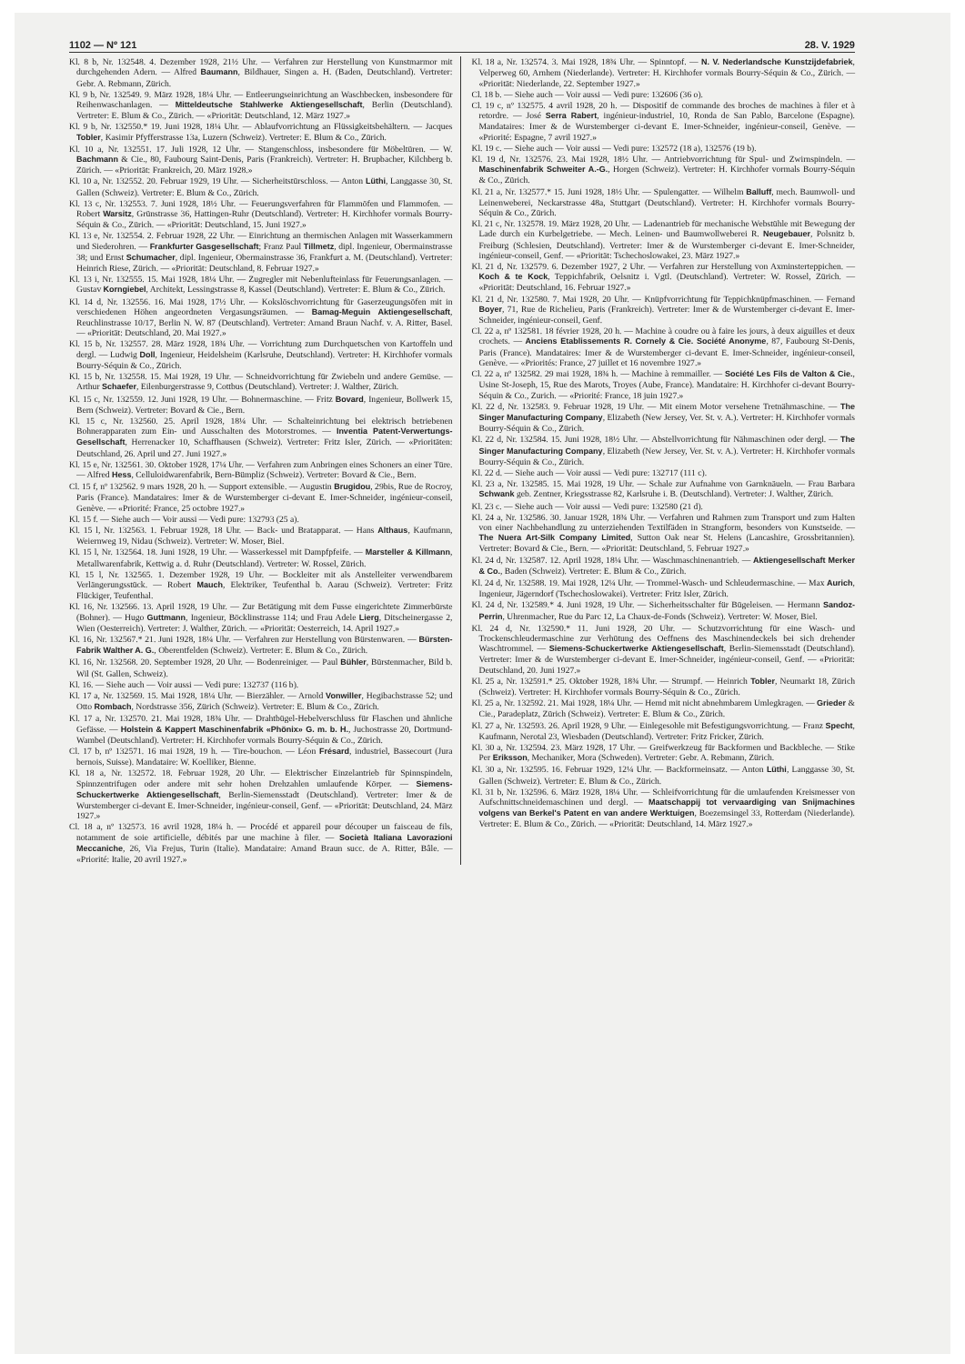1102 — Nº 121 28. V. 1929
Kl. 8 b, Nr. 132548. 4. Dezember 1928, 21½ Uhr. — Verfahren zur Herstellung von Kunstmarmor mit durchgehenden Adern. — Alfred Baumann, Bildhauer, Singen a. H. (Baden, Deutschland). Vertreter: Gebr. A. Rebmann, Zürich.
Kl. 9 b, Nr. 132549. 9. März 1928, 18¼ Uhr. — Entleerungseinrichtung an Waschbecken, insbesondere für Reihenwaschanlagen. — Mitteldeutsche Stahlwerke Aktiengesellschaft, Berlin (Deutschland). Vertreter: E. Blum & Co., Zürich. — «Priorität: Deutschland, 12. März 1927.»
Kl. 9 b, Nr. 132550.* 19. Juni 1928, 18¼ Uhr. — Ablaufvorrichtung an Flüssigkeitsbehältern. — Jacques Tobler, Kasimir Pfyfferstrasse 13a, Luzern (Schweiz). Vertreter: E. Blum & Co., Zürich.
Kl. 10 a, Nr. 132551. 17. Juli 1928, 12 Uhr. — Stangenschloss, insbesondere für Möbeltüren. — W. Bachmann & Cie., 80, Faubourg Saint-Denis, Paris (Frankreich). Vertreter: H. Brupbacher, Kilchberg b. Zürich. — «Priorität: Frankreich, 20. März 1928.»
Kl. 10 a, Nr. 132552. 20. Februar 1929, 19 Uhr. — Sicherheitstürschloss. — Anton Lüthi, Langgasse 30, St. Gallen (Schweiz). Vertreter: E. Blum & Co., Zürich.
Kl. 13 c, Nr. 132553. 7. Juni 1928, 18½ Uhr. — Feuerungsverfahren für Flammöfen und Flammofen. — Robert Warsitz, Grünstrasse 36, Hattingen-Ruhr (Deutschland). Vertreter: H. Kirchhofer vormals Bourry-Séquin & Co., Zürich. — «Priorität: Deutschland, 15. Juni 1927.»
Kl. 13 e, Nr. 132554. 2. Februar 1928, 22 Uhr. — Einrichtung an thermischen Anlagen mit Wasserkammern und Siederohren. — Frankfurter Gasgesellschaft; Franz Paul Tillmetz, dipl. Ingenieur, Obermainstrasse 38; und Ernst Schumacher, dipl. Ingenieur, Obermainstrasse 36, Frankfurt a. M. (Deutschland). Vertreter: Heinrich Riese, Zürich. — «Priorität: Deutschland, 8. Februar 1927.»
Kl. 13 i, Nr. 132555. 15. Mai 1928, 18¼ Uhr. — Zugregler mit Nebenlufteinlass für Feuerungsanlagen. — Gustav Korngiebel, Architekt, Lessingstrasse 8, Kassel (Deutschland). Vertreter: E. Blum & Co., Zürich.
Kl. 14 d, Nr. 132556. 16. Mai 1928, 17½ Uhr. — Kokslöschvorrichtung für Gaserzeugungsöfen mit in verschiedenen Höhen angeordneten Vergasungsräumen. — Bamag-Meguin Aktiengesellschaft, Reuchlinstrasse 10/17, Berlin N. W. 87 (Deutschland). Vertreter: Amand Braun Nachf. v. A. Ritter, Basel. — «Priorität: Deutschland, 20. Mai 1927.»
Kl. 15 b, Nr. 132557. 28. März 1928, 18¾ Uhr. — Vorrichtung zum Durchquetschen von Kartoffeln und dergl. — Ludwig Doll, Ingenieur, Heidelsheim (Karlsruhe, Deutschland). Vertreter: H. Kirchhofer vormals Bourry-Séquin & Co., Zürich.
Kl. 15 b, Nr. 132558. 15. Mai 1928, 19 Uhr. — Schneidvorrichtung für Zwiebeln und andere Gemüse. — Arthur Schaefer, Eilenburgerstrasse 9, Cottbus (Deutschland). Vertreter: J. Walther, Zürich.
Kl. 15 c, Nr. 132559. 12. Juni 1928, 19 Uhr. — Bohnermaschine. — Fritz Bovard, Ingenieur, Bollwerk 15, Bern (Schweiz). Vertreter: Bovard & Cie., Bern.
Kl. 15 c, Nr. 132560. 25. April 1928, 18¼ Uhr. — Schalteinrichtung bei elektrisch betriebenen Bohnerapparaten zum Ein- und Ausschalten des Motorstromes. — Inventia Patent-Verwertungs-Gesellschaft, Herrenacker 10, Schaffhausen (Schweiz). Vertreter: Fritz Isler, Zürich. — «Prioritäten: Deutschland, 26. April und 27. Juni 1927.»
Kl. 15 e, Nr. 132561. 30. Oktober 1928, 17¼ Uhr. — Verfahren zum Anbringen eines Schoners an einer Türe. — Alfred Hess, Celluloidwarenfabrik, Bern-Bümpliz (Schweiz). Vertreter: Bovard & Cie., Bern.
Cl. 15 f, nº 132562. 9 mars 1928, 20 h. — Support extensible. — Augustin Brugidou, 29bis, Rue de Rocroy, Paris (France). Mandataires: Imer & de Wurstemberger ci-devant E. Imer-Schneider, ingénieur-conseil, Genève. — «Priorité: France, 25 octobre 1927.»
Kl. 15 f. — Siehe auch — Voir aussi — Vedi pure: 132793 (25 a).
Kl. 15 l, Nr. 132563. 1. Februar 1928, 18 Uhr. — Back- und Bratapparat. — Hans Althaus, Kaufmann, Weiernweg 19, Nidau (Schweiz). Vertreter: W. Moser, Biel.
Kl. 15 l, Nr. 132564. 18. Juni 1928, 19 Uhr. — Wasserkessel mit Dampfpfeife. — Marsteller & Killmann, Metallwarenfabrik, Kettwig a. d. Ruhr (Deutschland). Vertreter: W. Rossel, Zürich.
Kl. 15 l, Nr. 132565. 1. Dezember 1928, 19 Uhr. — Bockleiter mit als Anstelleiter verwendbarem Verlängerungsstück. — Robert Mauch, Elektriker, Teufenthal b. Aarau (Schweiz). Vertreter: Fritz Flückiger, Teufenthal.
Kl. 16, Nr. 132566. 13. April 1928, 19 Uhr. — Zur Betätigung mit dem Fusse eingerichtete Zimmerbürste (Bohner). — Hugo Guttmann, Ingenieur, Böcklinstrasse 114; und Frau Adele Lierg, Ditscheinergasse 2, Wien (Oesterreich). Vertreter: J. Walther, Zürich. — «Priorität: Oesterreich, 14. April 1927.»
Kl. 16, Nr. 132567.* 21. Juni 1928, 18¼ Uhr. — Verfahren zur Herstellung von Bürstenwaren. — Bürsten-Fabrik Walther A. G., Oberentfelden (Schweiz). Vertreter: E. Blum & Co., Zürich.
Kl. 16, Nr. 132568. 20. September 1928, 20 Uhr. — Bodenreiniger. — Paul Bühler, Bürstenmacher, Bild b. Wil (St. Gallen, Schweiz).
Kl. 16. — Siehe auch — Voir aussi — Vedi pure: 132737 (116 b).
Kl. 17 a, Nr. 132569. 15. Mai 1928, 18¼ Uhr. — Bierzähler. — Arnold Vonwiller, Hegibachstrasse 52; und Otto Rombach, Nordstrasse 356, Zürich (Schweiz). Vertreter: E. Blum & Co., Zürich.
Kl. 17 a, Nr. 132570. 21. Mai 1928, 18¾ Uhr. — Drahtbügel-Hebelverschluss für Flaschen und ähnliche Gefässe. — Holstein & Kappert Maschinenfabrik «Phönix» G. m. b. H., Juchostrasse 20, Dortmund-Wambel (Deutschland). Vertreter: H. Kirchhofer vormals Bourry-Séquin & Co., Zürich.
Cl. 17 b, nº 132571. 16 mai 1928, 19 h. — Tire-bouchon. — Léon Frésard, industriel, Bassecourt (Jura bernois, Suisse). Mandataire: W. Koelliker, Bienne.
Kl. 18 a, Nr. 132572. 18. Februar 1928, 20 Uhr. — Elektrischer Einzelantrieb für Spinnspindeln, Spinnzentrifugen oder andere mit sehr hohen Drehzahlen umlaufende Körper. — Siemens-Schuckertwerke Aktiengesellschaft, Berlin-Siemensstadt (Deutschland). Vertreter: Imer & de Wurstemberger ci-devant E. Imer-Schneider, ingénieur-conseil, Genf. — «Priorität: Deutschland, 24. März 1927.»
Cl. 18 a, nº 132573. 16 avril 1928, 18¼ h. — Procédé et appareil pour découper un faisceau de fils, notamment de soie artificielle, débités par une machine à filer. — Società Italiana Lavorazioni Meccaniche, 26, Via Frejus, Turin (Italie). Mandataire: Amand Braun succ. de A. Ritter, Bâle. — «Priorité: Italie, 20 avril 1927.»
Kl. 18 a, Nr. 132574. 3. Mai 1928, 18¾ Uhr. — Spinntopf. — N. V. Nederlandsche Kunstzijdefabriek, Velperweg 60, Arnhem (Niederlande). Vertreter: H. Kirchhofer vormals Bourry-Séquin & Co., Zürich. — «Priorität: Niederlande, 22. September 1927.»
Cl. 18 b. — Siehe auch — Voir aussi — Vedi pure: 132606 (36 o).
Cl. 19 c, nº 132575. 4 avril 1928, 20 h. — Dispositif de commande des broches de machines à filer et à retordre. — José Serra Rabert, ingénieur-industriel, 10, Ronda de San Pablo, Barcelone (Espagne). Mandataires: Imer & de Wurstemberger ci-devant E. Imer-Schneider, ingénieur-conseil, Genève. — «Priorité: Espagne, 7 avril 1927.»
Kl. 19 c. — Siehe auch — Voir aussi — Vedi pure: 132572 (18 a), 132576 (19 b).
Kl. 19 d, Nr. 132576. 23. Mai 1928, 18½ Uhr. — Antriebvorrichtung für Spul- und Zwirnspindeln. — Maschinenfabrik Schweiter A.-G., Horgen (Schweiz). Vertreter: H. Kirchhofer vormals Bourry-Séquin & Co., Zürich.
Kl. 21 a, Nr. 132577.* 15. Juni 1928, 18½ Uhr. — Spulengatter. — Wilhelm Balluff, mech. Baumwoll- und Leinenweberei, Neckarstrasse 48a, Stuttgart (Deutschland). Vertreter: H. Kirchhofer vormals Bourry-Séquin & Co., Zürich.
Kl. 21 c, Nr. 132578. 19. März 1928, 20 Uhr. — Ladenantrieb für mechanische Webstühle mit Bewegung der Lade durch ein Kurbelgetriebe. — Mech. Leinen- und Baumwollweberei R. Neugebauer, Polsnitz b. Freiburg (Schlesien, Deutschland). Vertreter: Imer & de Wurstemberger ci-devant E. Imer-Schneider, ingénieur-conseil, Genf. — «Priorität: Tschechoslowakei, 23. März 1927.»
Kl. 21 d, Nr. 132579. 6. Dezember 1927, 2 Uhr. — Verfahren zur Herstellung von Axminsterteppichen. — Koch & te Kock, Teppichfabrik, Oelsnitz i. Vgtl. (Deutschland). Vertreter: W. Rossel, Zürich. — «Priorität: Deutschland, 16. Februar 1927.»
Kl. 21 d, Nr. 132580. 7. Mai 1928, 20 Uhr. — Knüpfvorrichtung für Teppichknüpfmaschinen. — Fernand Boyer, 71, Rue de Richelieu, Paris (Frankreich). Vertreter: Imer & de Wurstemberger ci-devant E. Imer-Schneider, ingénieur-conseil, Genf.
Cl. 22 a, nº 132581. 18 février 1928, 20 h. — Machine à coudre ou à faire les jours, à deux aiguilles et deux crochets. — Anciens Etablissements R. Cornely & Cie. Société Anonyme, 87, Faubourg St-Denis, Paris (France). Mandataires: Imer & de Wurstemberger ci-devant E. Imer-Schneider, ingénieur-conseil, Genève. — «Priorités: France, 27 juillet et 16 novembre 1927.»
Cl. 22 a, nº 132582. 29 mai 1928, 18¾ h. — Machine à remmailler. — Société Les Fils de Valton & Cie., Usine St-Joseph, 15, Rue des Marots, Troyes (Aube, France). Mandataire: H. Kirchhofer ci-devant Bourry-Séquin & Co., Zurich. — «Priorité: France, 18 juin 1927.»
Kl. 22 d, Nr. 132583. 9. Februar 1928, 19 Uhr. — Mit einem Motor versehene Tretnähmaschine. — The Singer Manufacturing Company, Elizabeth (New Jersey, Ver. St. v. A.). Vertreter: H. Kirchhofer vormals Bourry-Séquin & Co., Zürich.
Kl. 22 d, Nr. 132584. 15. Juni 1928, 18½ Uhr. — Abstellvorrichtung für Nähmaschinen oder dergl. — The Singer Manufacturing Company, Elizabeth (New Jersey, Ver. St. v. A.). Vertreter: H. Kirchhofer vormals Bourry-Séquin & Co., Zürich.
Kl. 22 d. — Siehe auch — Voir aussi — Vedi pure: 132717 (111 c).
Kl. 23 a, Nr. 132585. 15. Mai 1928, 19 Uhr. — Schale zur Aufnahme von Garnknäueln. — Frau Barbara Schwank geb. Zentner, Kriegsstrasse 82, Karlsruhe i. B. (Deutschland). Vertreter: J. Walther, Zürich.
Kl. 23 c. — Siehe auch — Voir aussi — Vedi pure: 132580 (21 d).
Kl. 24 a, Nr. 132586. 30. Januar 1928, 18¾ Uhr. — Verfahren und Rahmen zum Transport und zum Halten von einer Nachbehandlung zu unterziehenden Textilfäden in Strangform, besonders von Kunstseide. — The Nuera Art-Silk Company Limited, Sutton Oak near St. Helens (Lancashire, Grossbritannien). Vertreter: Bovard & Cie., Bern. — «Priorität: Deutschland, 5. Februar 1927.»
Kl. 24 d, Nr. 132587. 12. April 1928, 18¼ Uhr. — Waschmaschinenantrieb. — Aktiengesellschaft Merker & Co., Baden (Schweiz). Vertreter: E. Blum & Co., Zürich.
Kl. 24 d, Nr. 132588. 19. Mai 1928, 12¼ Uhr. — Trommel-Wasch- und Schleudermaschine. — Max Aurich, Ingenieur, Jägerndorf (Tschechoslowakei). Vertreter: Fritz Isler, Zürich.
Kl. 24 d, Nr. 132589.* 4. Juni 1928, 19 Uhr. — Sicherheitsschalter für Bügeleisen. — Hermann Sandoz-Perrin, Uhrenmacher, Rue du Parc 12, La Chaux-de-Fonds (Schweiz). Vertreter: W. Moser, Biel.
Kl. 24 d, Nr. 132590.* 11. Juni 1928, 20 Uhr. — Schutzvorrichtung für eine Wasch- und Trockenschleudermaschine zur Verhütung des Oeffnens des Maschinendeckels bei sich drehender Waschtrommel. — Siemens-Schuckertwerke Aktiengesellschaft, Berlin-Siemensstadt (Deutschland). Vertreter: Imer & de Wurstemberger ci-devant E. Imer-Schneider, ingénieur-conseil, Genf. — «Priorität: Deutschland, 20. Juni 1927.»
Kl. 25 a, Nr. 132591.* 25. Oktober 1928, 18¾ Uhr. — Strumpf. — Heinrich Tobler, Neumarkt 18, Zürich (Schweiz). Vertreter: H. Kirchhofer vormals Bourry-Séquin & Co., Zürich.
Kl. 25 a, Nr. 132592. 21. Mai 1928, 18¼ Uhr. — Hemd mit nicht abnehmbarem Umlegkragen. — Grieder & Cie., Paradeplatz, Zürich (Schweiz). Vertreter: E. Blum & Co., Zürich.
Kl. 27 a, Nr. 132593. 26. April 1928, 9 Uhr. — Einlegesohle mit Befestigungsvorrichtung. — Franz Specht, Kaufmann, Nerotal 23, Wiesbaden (Deutschland). Vertreter: Fritz Fricker, Zürich.
Kl. 30 a, Nr. 132594. 23. März 1928, 17 Uhr. — Greifwerkzeug für Backformen und Backbleche. — Stike Per Eriksson, Mechaniker, Mora (Schweden). Vertreter: Gebr. A. Rebmann, Zürich.
Kl. 30 a, Nr. 132595. 16. Februar 1929, 12¼ Uhr. — Backformeinsatz. — Anton Lüthi, Langgasse 30, St. Gallen (Schweiz). Vertreter: E. Blum & Co., Zürich.
Kl. 31 b, Nr. 132596. 6. März 1928, 18¼ Uhr. — Schleifvorrichtung für die umlaufenden Kreismesser von Aufschnittschneidemaschinen und dergl. — Maatschappij tot vervaardiging van Snijmachines volgens van Berkel's Patent en van andere Werktuigen, Boezemsingel 33, Rotterdam (Niederlande). Vertreter: E. Blum & Co., Zürich. — «Priorität: Deutschland, 14. März 1927.»